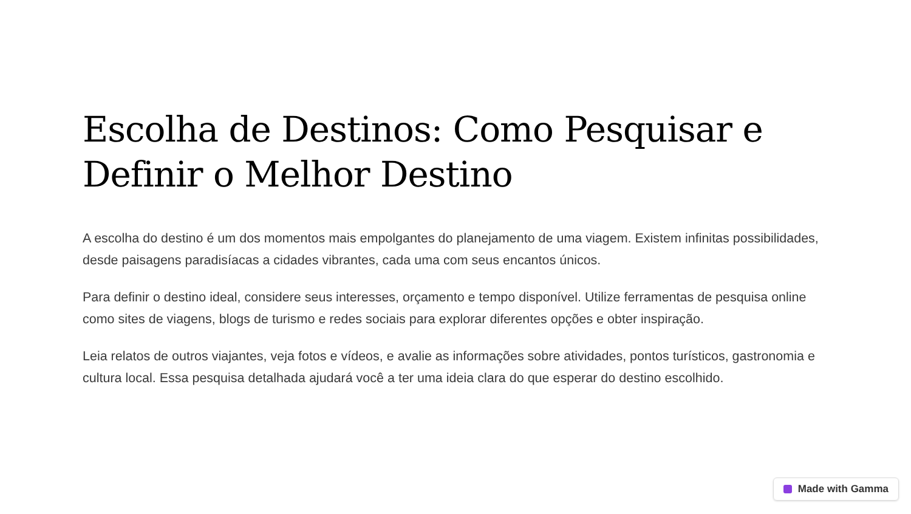Escolha de Destinos: Como Pesquisar e Definir o Melhor Destino
A escolha do destino é um dos momentos mais empolgantes do planejamento de uma viagem. Existem infinitas possibilidades, desde paisagens paradisíacas a cidades vibrantes, cada uma com seus encantos únicos.
Para definir o destino ideal, considere seus interesses, orçamento e tempo disponível. Utilize ferramentas de pesquisa online como sites de viagens, blogs de turismo e redes sociais para explorar diferentes opções e obter inspiração.
Leia relatos de outros viajantes, veja fotos e vídeos, e avalie as informações sobre atividades, pontos turísticos, gastronomia e cultura local. Essa pesquisa detalhada ajudará você a ter uma ideia clara do que esperar do destino escolhido.
Made with Gamma